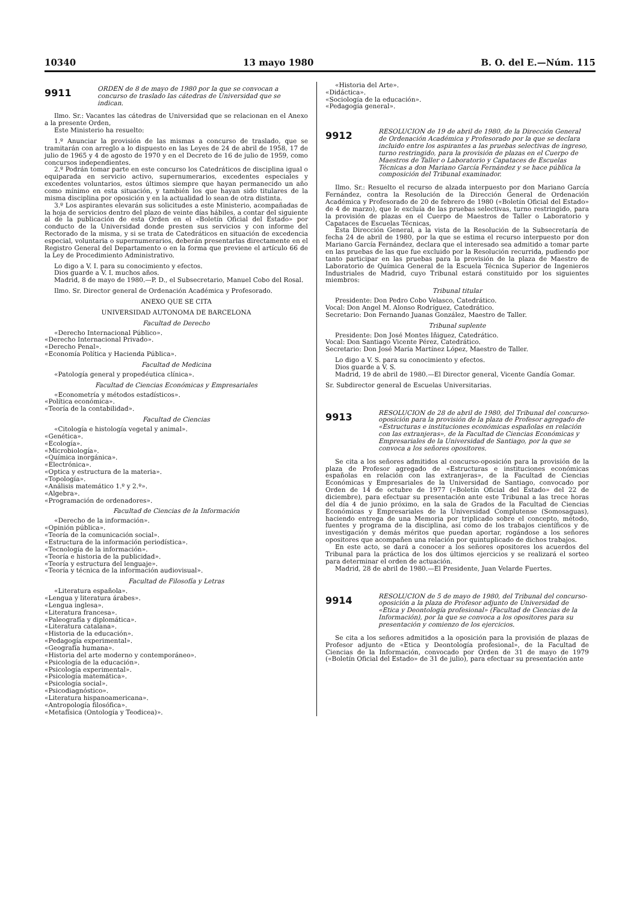10340 13 mayo 1980 B. O. del E.—Núm. 115
9911
ORDEN de 8 de mayo de 1980 por la que se convocan a concurso de traslado las cátedras de Universidad que se indican.
Ilmo. Sr.: Vacantes las cátedras de Universidad que se relacionan en el Anexo a la presente Orden,
Este Ministerio ha resuelto:
1.º Anunciar la provisión de las mismas a concurso de traslado, que se tramitarán con arreglo a lo dispuesto en las Leyes de 24 de abril de 1958, 17 de julio de 1965 y 4 de agosto de 1970 y en el Decreto de 16 de julio de 1959, como concursos independientes.
2.º Podrán tomar parte en este concurso los Catedráticos de disciplina igual o equiparada en servicio activo, supernumerarios, excedentes especiales y excedentes voluntarios, estos últimos siempre que hayan permanecido un año como mínimo en esta situación, y también los que hayan sido titulares de la misma disciplina por oposición y en la actualidad lo sean de otra distinta.
3.º Los aspirantes elevarán sus solicitudes a este Ministerio, acompañadas de la hoja de servicios dentro del plazo de veinte días hábiles, a contar del siguiente al de la publicación de esta Orden en el «Boletín Oficial del Estado» por conducto de la Universidad donde presten sus servicios y con informe del Rectorado de la misma, y si se trata de Catedráticos en situación de excedencia especial, voluntaria o supernumerarios, deberán presentarlas directamente en el Registro General del Departamento o en la forma que previene el artículo 66 de la Ley de Procedimiento Administrativo.
Lo digo a V. I. para su conocimiento y efectos.
Dios guarde a V. I. muchos años.
Madrid, 8 de mayo de 1980.—P. D., el Subsecretario, Manuel Cobo del Rosal.
Ilmo. Sr. Director general de Ordenación Académica y Profesorado.
ANEXO QUE SE CITA
UNIVERSIDAD AUTONOMA DE BARCELONA
Facultad de Derecho
«Derecho Internacional Público».
«Derecho Internacional Privado».
«Derecho Penal».
«Economía Política y Hacienda Pública».
Facultad de Medicina
«Patología general y propedéutica clínica».
Facultad de Ciencias Económicas y Empresariales
«Econometría y métodos estadísticos».
«Política económica».
«Teoría de la contabilidad».
Facultad de Ciencias
«Citología e histología vegetal y animal».
«Genética».
«Ecología».
«Microbiología».
«Química inorgánica».
«Electrónica».
«Optica y estructura de la materia».
«Topología».
«Análisis matemático 1.º y 2.º».
«Algebra».
«Programación de ordenadores».
Facultad de Ciencias de la Información
«Derecho de la información».
«Opinión pública».
«Teoría de la comunicación social».
«Estructura de la información periodística».
«Tecnología de la información».
«Teoría e historia de la publicidad».
«Teoría y estructura del lenguaje».
«Teoría y técnica de la información audiovisual».
Facultad de Filosofía y Letras
«Literatura española».
«Lengua y literatura árabes».
«Lengua inglesa».
«Literatura francesa».
«Paleografía y diplomática».
«Literatura catalana».
«Historia de la educación».
«Pedagogía experimental».
«Geografía humana».
«Historia del arte moderno y contemporáneo».
«Psicología de la educación».
«Psicología experimental».
«Psicología matemática».
«Psicología social».
«Psicodiagnóstico».
«Literatura hispanoamericana».
«Antropología filosófica».
«Metafísica (Ontología y Teodicea)».
«Historia del Arte».
«Didáctica».
«Sociología de la educación».
«Pedagogía general».
9912
RESOLUCION de 19 de abril de 1980, de la Dirección General de Ordenación Académica y Profesorado por la que se declara incluido entre los aspirantes a las pruebas selectivas de ingreso, turno restringido, para la provisión de plazas en el Cuerpo de Maestros de Taller o Laboratorio y Capataces de Escuelas Técnicas a don Mariano García Fernández y se hace pública la composición del Tribunal examinador.
Ilmo. Sr.: Resuelto el recurso de alzada interpuesto por don Mariano García Fernández, contra la Resolución de la Dirección General de Ordenación Académica y Profesorado de 20 de febrero de 1980 («Boletín Oficial del Estado» de 4 de marzo), que le excluía de las pruebas selectivas, turno restringido, para la provisión de plazas en el Cuerpo de Maestros de Taller o Laboratorio y Capataces de Escuelas Técnicas,
Esta Dirección General, a la vista de la Resolución de la Subsecretaría de fecha 24 de abril de 1980, por la que se estima el recurso interpuesto por don Mariano García Fernández, declara que el interesado sea admitido a tomar parte en las pruebas de las que fue excluido por la Resolución recurrida, pudiendo por tanto participar en las pruebas para la provisión de la plaza de Maestro de Laboratorio de Química General de la Escuela Técnica Superior de Ingenieros Industriales de Madrid, cuyo Tribunal estará constituido por los siguientes miembros:
Tribunal titular
Presidente: Don Pedro Cobo Velasco, Catedrático.
Vocal: Don Angel M. Alonso Rodríguez, Catedrático.
Secretario: Don Fernando Juanas González, Maestro de Taller.
Tribunal suplente
Presidente: Don José Montes Iñiguez, Catedrático.
Vocal: Don Santiago Vicente Pérez, Catedrático.
Secretario: Don José María Martínez López, Maestro de Taller.
Lo digo a V. S. para su conocimiento y efectos.
Dios guarde a V. S.
Madrid, 19 de abril de 1980.—El Director general, Vicente Gandía Gomar.
Sr. Subdirector general de Escuelas Universitarias.
9913
RESOLUCION de 28 de abril de 1980, del Tribunal del concurso-oposición para la provisión de la plaza de Profesor agregado de «Estructuras e instituciones económicas españolas en relación con las extranjeras», de la Facultad de Ciencias Económicas y Empresariales de la Universidad de Santiago, por la que se convoca a los señores opositores.
Se cita a los señores admitidos al concurso-oposición para la provisión de la plaza de Profesor agregado de «Estructuras e instituciones económicas españolas en relación con las extranjeras», de la Facultad de Ciencias Económicas y Empresariales de la Universidad de Santiago, convocado por Orden de 14 de octubre de 1977 («Boletín Oficial del Estado» del 22 de diciembre), para efectuar su presentación ante este Tribunal a las trece horas del día 4 de junio próximo, en la sala de Grados de la Facultad de Ciencias Económicas y Empresariales de la Universidad Complutense (Somosaguas), haciendo entrega de una Memoria por triplicado sobre el concepto, método, fuentes y programa de la disciplina, así como de los trabajos científicos y de investigación y demás méritos que puedan aportar, rogándose a los señores opositores que acompañen una relación por quintuplicado de dichos trabajos.
En este acto, se dará a conocer a los señores opositores los acuerdos del Tribunal para la práctica de los dos últimos ejercicios y se realizará el sorteo para determinar el orden de actuación.
Madrid, 28 de abril de 1980.—El Presidente, Juan Velarde Fuertes.
9914
RESOLUCION de 5 de mayo de 1980, del Tribunal del concurso-oposición a la plaza de Profesor adjunto de Universidad de «Etica y Deontología profesional» (Facultad de Ciencias de la Información), por la que se convoca a los opositores para su presentación y comienzo de los ejercicios.
Se cita a los señores admitidos a la oposición para la provisión de plazas de Profesor adjunto de «Etica y Deontología profesional», de la Facultad de Ciencias de la Información, convocado por Orden de 31 de mayo de 1979 («Boletín Oficial del Estado» de 31 de julio), para efectuar su presentación ante